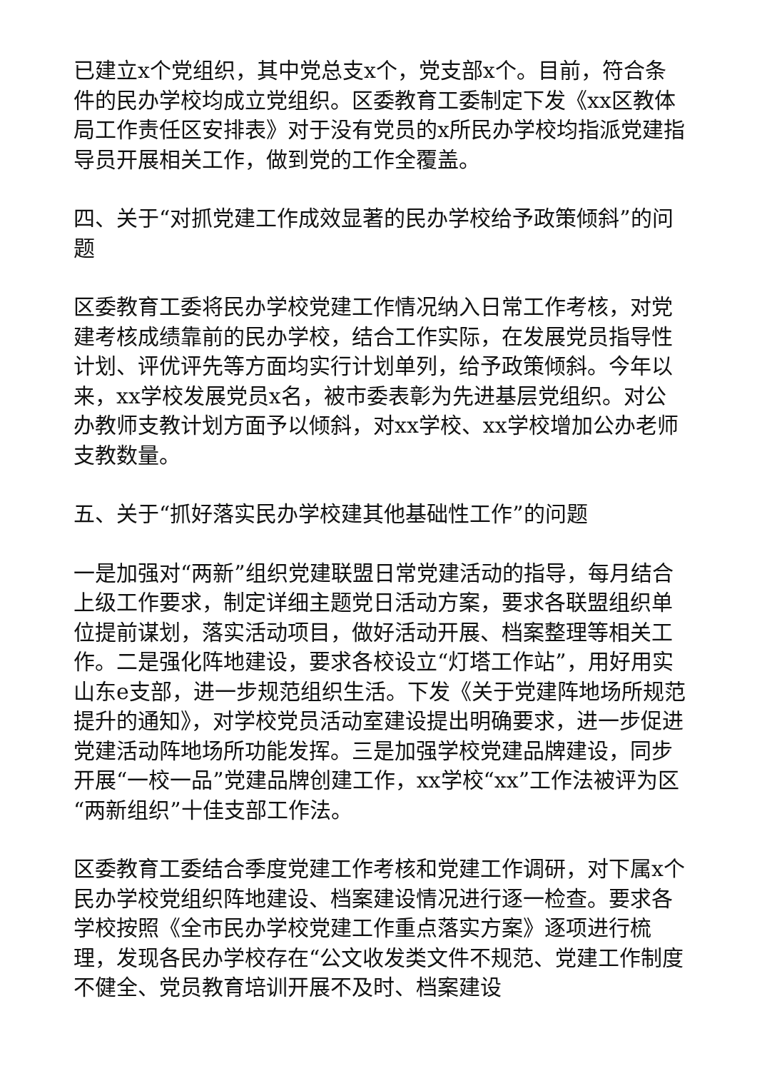已建立x个党组织，其中党总支x个，党支部x个。目前，符合条件的民办学校均成立党组织。区委教育工委制定下发《xx区教体局工作责任区安排表》对于没有党员的x所民办学校均指派党建指导员开展相关工作，做到党的工作全覆盖。
四、关于“对抓党建工作成效显著的民办学校给予政策倾斜”的问题
区委教育工委将民办学校党建工作情况纳入日常工作考核，对党建考核成绩靠前的民办学校，结合工作实际，在发展党员指导性计划、评优评先等方面均实行计划单列，给予政策倾斜。今年以来，xx学校发展党员x名，被市委表彰为先进基层党组织。对公办教师支教计划方面予以倾斜，对xx学校、xx学校增加公办老师支教数量。
五、关于“抓好落实民办学校建其他基础性工作”的问题
一是加强对“两新”组织党建联盟日常党建活动的指导，每月结合上级工作要求，制定详细主题党日活动方案，要求各联盟组织单位提前谋划，落实活动项目，做好活动开展、档案整理等相关工作。二是强化阵地建设，要求各校设立“灯塔工作站”，用好用实山东e支部，进一步规范组织生活。下发《关于党建阵地场所规范提升的通知》，对学校党员活动室建设提出明确要求，进一步促进党建活动阵地场所功能发挥。三是加强学校党建品牌建设，同步开展“一校一品”党建品牌创建工作，xx学校“xx”工作法被评为区“两新组织”十佳支部工作法。
区委教育工委结合季度党建工作考核和党建工作调研，对下属x个民办学校党组织阵地建设、档案建设情况进行逐一检查。要求各学校按照《全市民办学校党建工作重点落实方案》逐项进行梳理，发现各民办学校存在“公文收发类文件不规范、党建工作制度不健全、党员教育培训开展不及时、档案建设